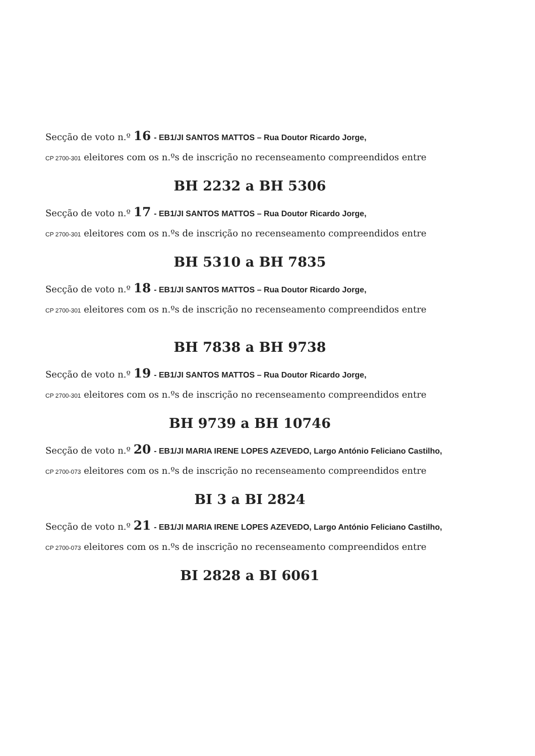Secção de voto n.º 16 - EB1/JI SANTOS MATTOS – Rua Doutor Ricardo Jorge,
CP 2700-301 eleitores com os n.ºs de inscrição no recenseamento compreendidos entre
BH 2232 a BH 5306
Secção de voto n.º 17 - EB1/JI SANTOS MATTOS – Rua Doutor Ricardo Jorge,
CP 2700-301 eleitores com os n.ºs de inscrição no recenseamento compreendidos entre
BH 5310 a BH 7835
Secção de voto n.º 18 - EB1/JI SANTOS MATTOS – Rua Doutor Ricardo Jorge,
CP 2700-301 eleitores com os n.ºs de inscrição no recenseamento compreendidos entre
BH 7838 a BH 9738
Secção de voto n.º 19 - EB1/JI SANTOS MATTOS – Rua Doutor Ricardo Jorge,
CP 2700-301 eleitores com os n.ºs de inscrição no recenseamento compreendidos entre
BH 9739 a BH 10746
Secção de voto n.º 20 - EB1/JI MARIA IRENE LOPES AZEVEDO, Largo António Feliciano Castilho,
CP 2700-073 eleitores com os n.ºs de inscrição no recenseamento compreendidos entre
BI 3 a BI 2824
Secção de voto n.º 21 - EB1/JI MARIA IRENE LOPES AZEVEDO, Largo António Feliciano Castilho,
CP 2700-073 eleitores com os n.ºs de inscrição no recenseamento compreendidos entre
BI 2828 a BI 6061